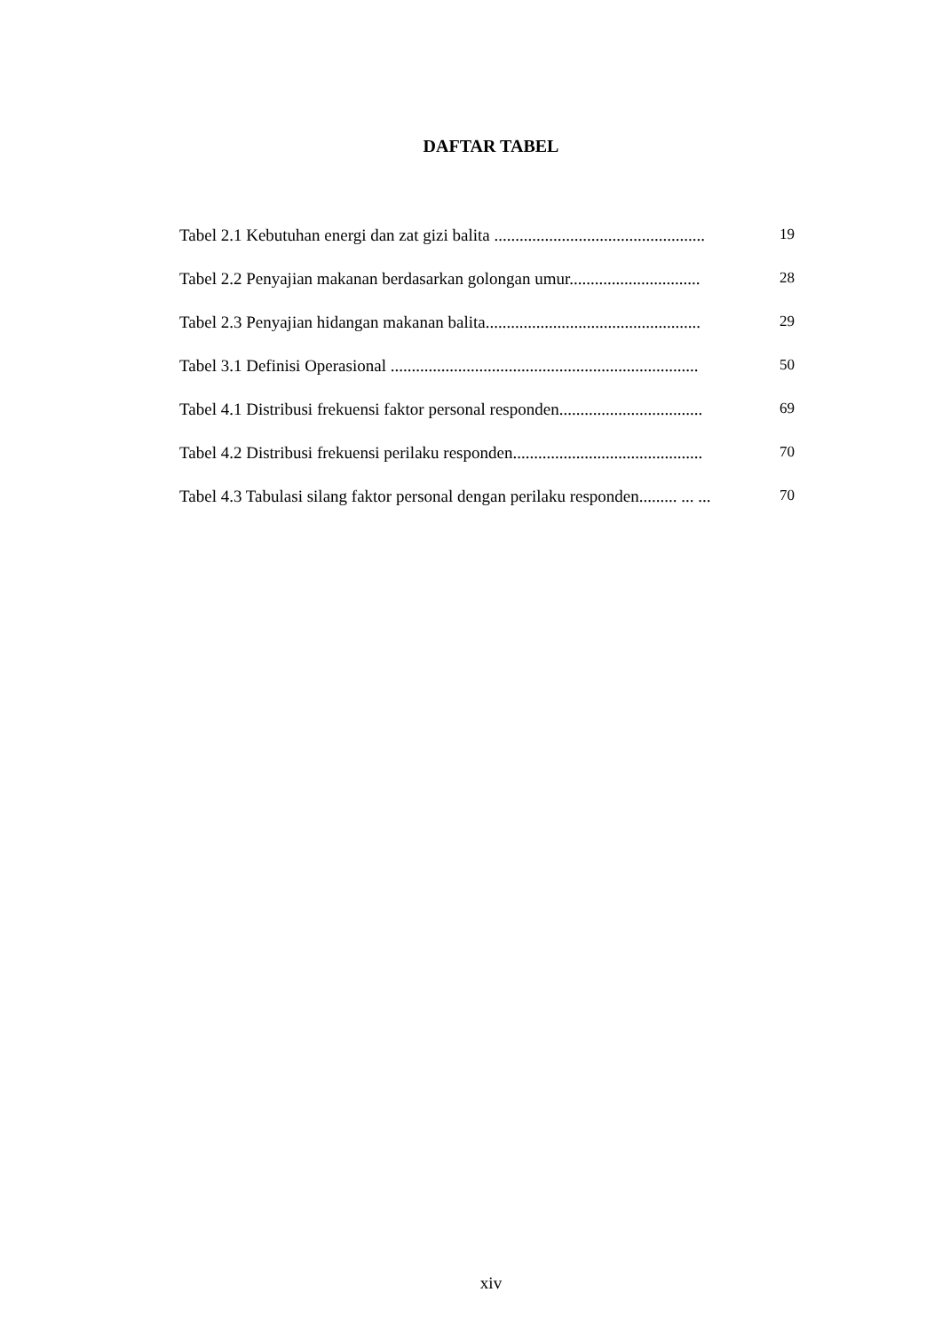DAFTAR TABEL
Tabel 2.1 Kebutuhan energi dan zat gizi balita .................................................. 19
Tabel 2.2 Penyajian makanan berdasarkan golongan umur............................... 28
Tabel 2.3 Penyajian hidangan makanan balita................................................... 29
Tabel 3.1 Definisi Operasional ......................................................................... 50
Tabel 4.1 Distribusi frekuensi faktor personal responden.................................. 69
Tabel 4.2 Distribusi frekuensi perilaku responden............................................. 70
Tabel 4.3 Tabulasi silang faktor personal dengan perilaku responden......... ... ... 70
xiv